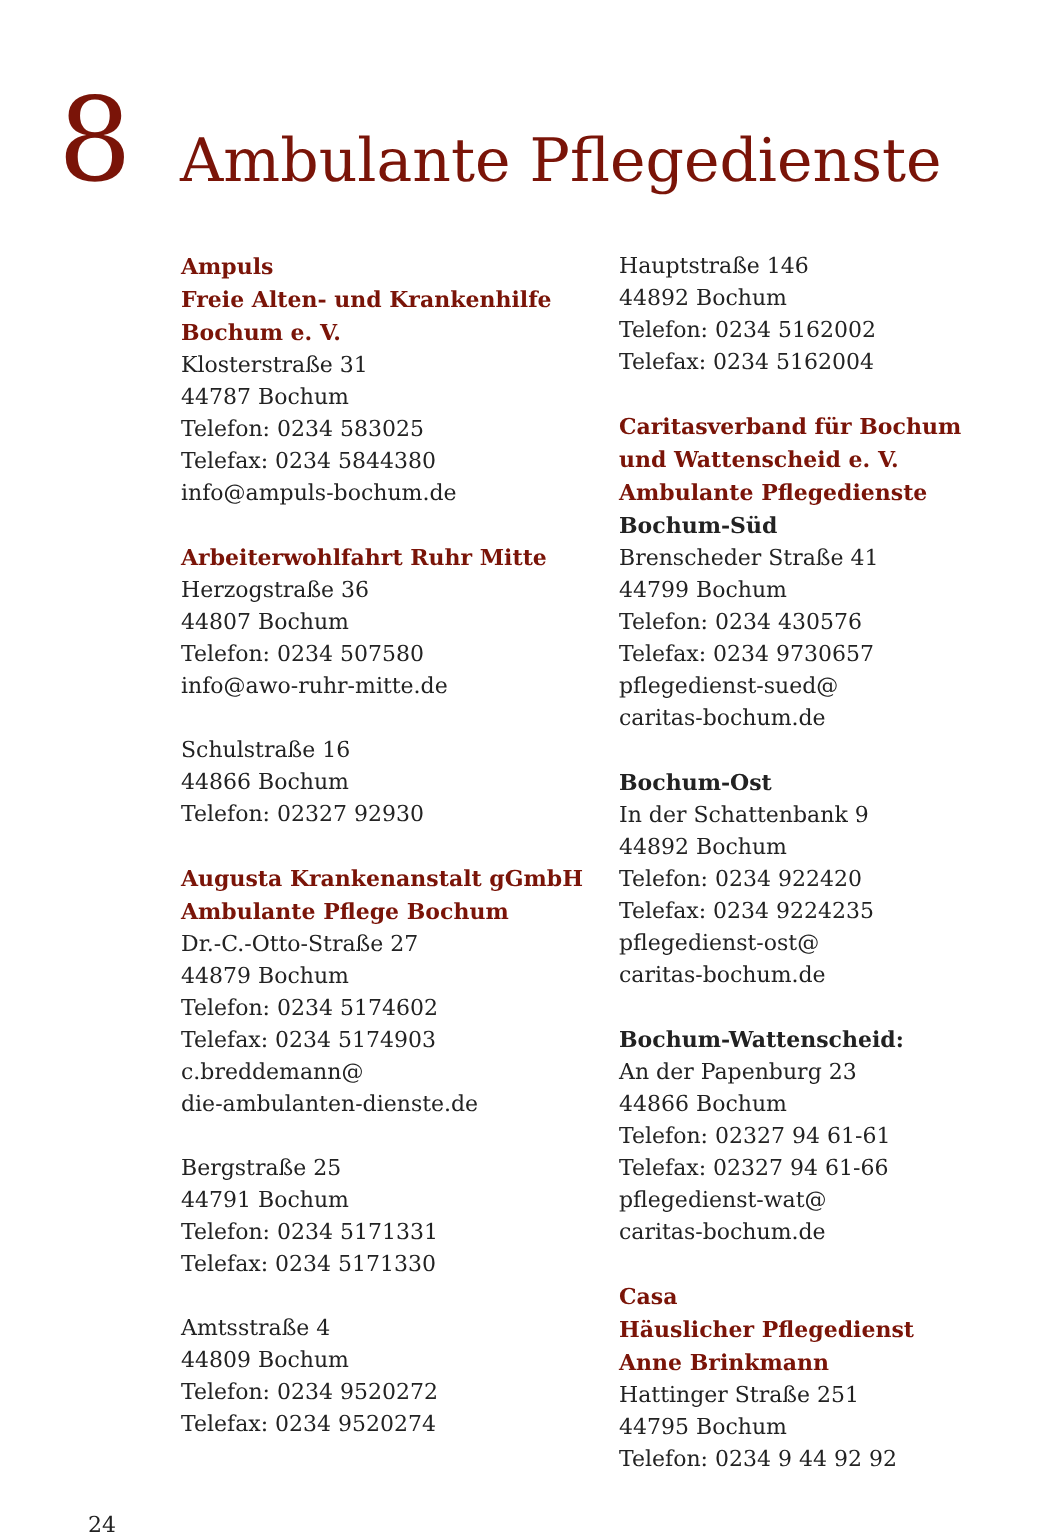8
Ambulante Pflegedienste
Ampuls
Freie Alten- und Krankenhilfe
Bochum e. V.
Klosterstraße 31
44787 Bochum
Telefon: 0234 583025
Telefax: 0234 5844380
info@ampuls-bochum.de
Arbeiterwohlfahrt Ruhr Mitte
Herzogstraße 36
44807 Bochum
Telefon: 0234 507580
info@awo-ruhr-mitte.de
Schulstraße 16
44866 Bochum
Telefon: 02327 92930
Augusta Krankenanstalt gGmbH
Ambulante Pflege Bochum
Dr.-C.-Otto-Straße 27
44879 Bochum
Telefon: 0234 5174602
Telefax: 0234 5174903
c.breddemann@
die-ambulanten-dienste.de
Bergstraße 25
44791 Bochum
Telefon: 0234 5171331
Telefax: 0234 5171330
Amtsstraße 4
44809 Bochum
Telefon: 0234 9520272
Telefax: 0234 9520274
Hauptstraße 146
44892 Bochum
Telefon: 0234 5162002
Telefax: 0234 5162004
Caritasverband für Bochum
und Wattenscheid e. V.
Ambulante Pflegedienste
Bochum-Süd
Brenscheder Straße 41
44799 Bochum
Telefon: 0234 430576
Telefax: 0234 9730657
pflegedienst-sued@
caritas-bochum.de
Bochum-Ost
In der Schattenbank 9
44892 Bochum
Telefon: 0234 922420
Telefax: 0234 9224235
pflegedienst-ost@
caritas-bochum.de
Bochum-Wattenscheid:
An der Papenburg 23
44866 Bochum
Telefon: 02327 94 61-61
Telefax: 02327 94 61-66
pflegedienst-wat@
caritas-bochum.de
Casa
Häuslicher Pflegedienst
Anne Brinkmann
Hattinger Straße 251
44795 Bochum
Telefon: 0234 9 44 92 92
24